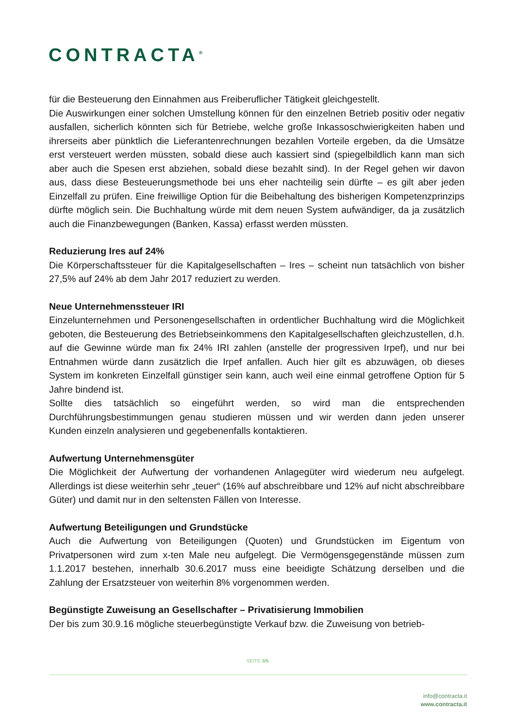CONTRACTA<sup>®</sup>
für die Besteuerung den Einnahmen aus Freiberuflicher Tätigkeit gleichgestellt.
Die Auswirkungen einer solchen Umstellung können für den einzelnen Betrieb positiv oder negativ ausfallen, sicherlich könnten sich für Betriebe, welche große Inkassoschwierigkeiten haben und ihrerseits aber pünktlich die Lieferantenrechnungen bezahlen Vorteile ergeben, da die Umsätze erst versteuert werden müssten, sobald diese auch kassiert sind (spiegelbildlich kann man sich aber auch die Spesen erst abziehen, sobald diese bezahlt sind). In der Regel gehen wir davon aus, dass diese Besteuerungsmethode bei uns eher nachteilig sein dürfte – es gilt aber jeden Einzelfall zu prüfen. Eine freiwillige Option für die Beibehaltung des bisherigen Kompetenzprinzips dürfte möglich sein. Die Buchhaltung würde mit dem neuen System aufwändiger, da ja zusätzlich auch die Finanzbewegungen (Banken, Kassa) erfasst werden müssten.
Reduzierung Ires auf 24%
Die Körperschaftssteuer für die Kapitalgesellschaften – Ires – scheint nun tatsächlich von bisher 27,5% auf 24% ab dem Jahr 2017 reduziert zu werden.
Neue Unternehmenssteuer IRI
Einzelunternehmen und Personengesellschaften in ordentlicher Buchhaltung wird die Möglichkeit geboten, die Besteuerung des Betriebseinkommens den Kapitalgesellschaften gleichzustellen, d.h. auf die Gewinne würde man fix 24% IRI zahlen (anstelle der progressiven Irpef), und nur bei Entnahmen würde dann zusätzlich die Irpef anfallen. Auch hier gilt es abzuwägen, ob dieses System im konkreten Einzelfall günstiger sein kann, auch weil eine einmal getroffene Option für 5 Jahre bindend ist.
Sollte dies tatsächlich so eingeführt werden, so wird man die entsprechenden Durchführungsbestimmungen genau studieren müssen und wir werden dann jeden unserer Kunden einzeln analysieren und gegebenenfalls kontaktieren.
Aufwertung Unternehmensgüter
Die Möglichkeit der Aufwertung der vorhandenen Anlagegüter wird wiederum neu aufgelegt. Allerdings ist diese weiterhin sehr „teuer“ (16% auf abschreibbare und 12% auf nicht abschreibbare Güter) und damit nur in den seltensten Fällen von Interesse.
Aufwertung Beteiligungen und Grundstücke
Auch die Aufwertung von Beteiligungen (Quoten) und Grundstücken im Eigentum von Privatpersonen wird zum x-ten Male neu aufgelegt. Die Vermögensgegenstände müssen zum 1.1.2017 bestehen, innerhalb 30.6.2017 muss eine beeidigte Schätzung derselben und die Zahlung der Ersatzsteuer von weiterhin 8% vorgenommen werden.
Begünstigte Zuweisung an Gesellschafter – Privatisierung Immobilien
Der bis zum 30.9.16 mögliche steuerbegünstigte Verkauf bzw. die Zuweisung von betrieb-
SEITE 3/5
info@contracta.it
www.contracta.it